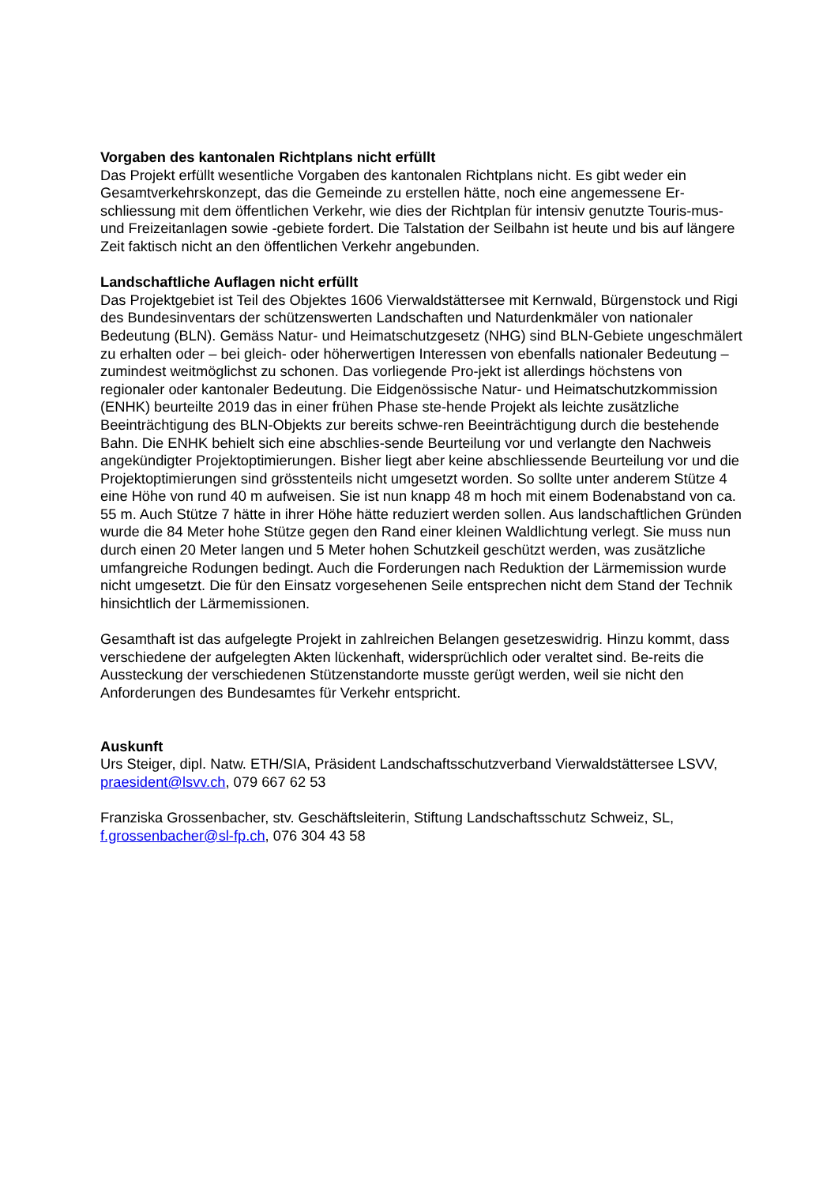Vorgaben des kantonalen Richtplans nicht erfüllt
Das Projekt erfüllt wesentliche Vorgaben des kantonalen Richtplans nicht. Es gibt weder ein Gesamtverkehrskonzept, das die Gemeinde zu erstellen hätte, noch eine angemessene Er-schliessung mit dem öffentlichen Verkehr, wie dies der Richtplan für intensiv genutzte Touris-mus- und Freizeitanlagen sowie -gebiete fordert. Die Talstation der Seilbahn ist heute und bis auf längere Zeit faktisch nicht an den öffentlichen Verkehr angebunden.
Landschaftliche Auflagen nicht erfüllt
Das Projektgebiet ist Teil des Objektes 1606 Vierwaldstättersee mit Kernwald, Bürgenstock und Rigi des Bundesinventars der schützenswerten Landschaften und Naturdenkmäler von nationaler Bedeutung (BLN). Gemäss Natur- und Heimatschutzgesetz (NHG) sind BLN-Gebiete ungeschmälert zu erhalten oder – bei gleich- oder höherwertigen Interessen von ebenfalls nationaler Bedeutung – zumindest weitmöglichst zu schonen. Das vorliegende Pro-jekt ist allerdings höchstens von regionaler oder kantonaler Bedeutung. Die Eidgenössische Natur- und Heimatschutzkommission (ENHK) beurteilte 2019 das in einer frühen Phase ste-hende Projekt als leichte zusätzliche Beeinträchtigung des BLN-Objekts zur bereits schwe-ren Beeinträchtigung durch die bestehende Bahn. Die ENHK behielt sich eine abschlies-sende Beurteilung vor und verlangte den Nachweis angekündigter Projektoptimierungen. Bisher liegt aber keine abschliessende Beurteilung vor und die Projektoptimierungen sind grösstenteils nicht umgesetzt worden. So sollte unter anderem Stütze 4 eine Höhe von rund 40 m aufweisen. Sie ist nun knapp 48 m hoch mit einem Bodenabstand von ca. 55 m. Auch Stütze 7 hätte in ihrer Höhe hätte reduziert werden sollen. Aus landschaftlichen Gründen wurde die 84 Meter hohe Stütze gegen den Rand einer kleinen Waldlichtung verlegt. Sie muss nun durch einen 20 Meter langen und 5 Meter hohen Schutzkeil geschützt werden, was zusätzliche umfangreiche Rodungen bedingt. Auch die Forderungen nach Reduktion der Lärmemission wurde nicht umgesetzt. Die für den Einsatz vorgesehenen Seile entsprechen nicht dem Stand der Technik hinsichtlich der Lärmemissionen.
Gesamthaft ist das aufgelegte Projekt in zahlreichen Belangen gesetzeswidrig. Hinzu kommt, dass verschiedene der aufgelegten Akten lückenhaft, widersprüchlich oder veraltet sind. Be-reits die Aussteckung der verschiedenen Stützenstandorte musste gerügt werden, weil sie nicht den Anforderungen des Bundesamtes für Verkehr entspricht.
Auskunft
Urs Steiger, dipl. Natw. ETH/SIA, Präsident Landschaftsschutzverband Vierwaldstättersee LSVV, praesident@lsvv.ch, 079 667 62 53
Franziska Grossenbacher, stv. Geschäftsleiterin, Stiftung Landschaftsschutz Schweiz, SL, f.grossenbacher@sl-fp.ch, 076 304 43 58